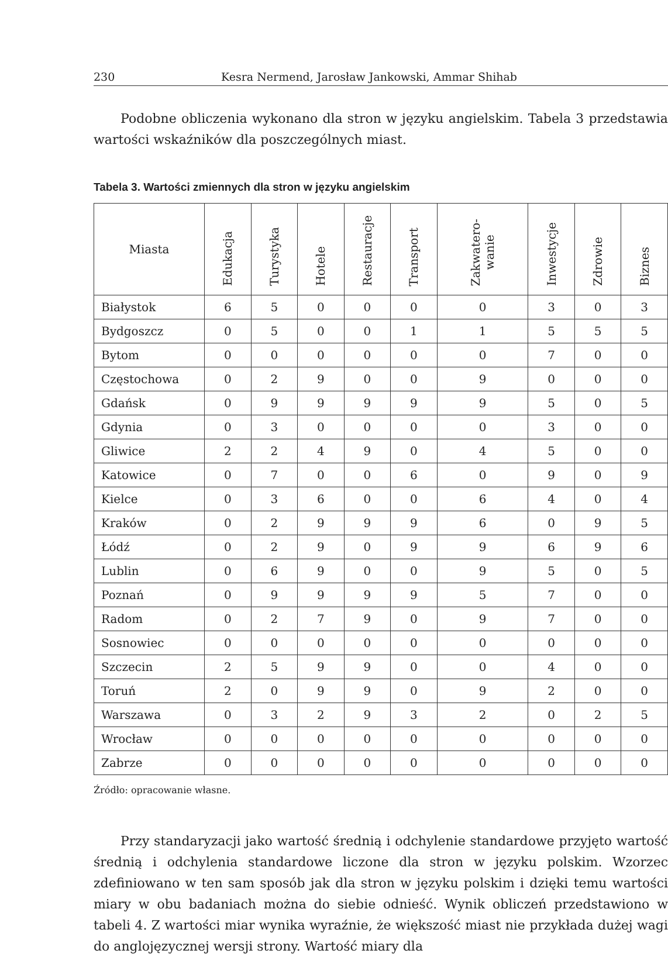230 Kesra Nermend, Jarosław Jankowski, Ammar Shihab
Podobne obliczenia wykonano dla stron w języku angielskim. Tabela 3 przedstawia wartości wskaźników dla poszczególnych miast.
Tabela 3. Wartości zmiennych dla stron w języku angielskim
| Miasta | Edukacja | Turystyka | Hotele | Restauracje | Transport | Zakwatero- wanie | Inwestycje | Zdrowie | Biznes |
| --- | --- | --- | --- | --- | --- | --- | --- | --- | --- |
| Białystok | 6 | 5 | 0 | 0 | 0 | 0 | 3 | 0 | 3 |
| Bydgoszcz | 0 | 5 | 0 | 0 | 1 | 1 | 5 | 5 | 5 |
| Bytom | 0 | 0 | 0 | 0 | 0 | 0 | 7 | 0 | 0 |
| Częstochowa | 0 | 2 | 9 | 0 | 0 | 9 | 0 | 0 | 0 |
| Gdańsk | 0 | 9 | 9 | 9 | 9 | 9 | 5 | 0 | 5 |
| Gdynia | 0 | 3 | 0 | 0 | 0 | 0 | 3 | 0 | 0 |
| Gliwice | 2 | 2 | 4 | 9 | 0 | 4 | 5 | 0 | 0 |
| Katowice | 0 | 7 | 0 | 0 | 6 | 0 | 9 | 0 | 9 |
| Kielce | 0 | 3 | 6 | 0 | 0 | 6 | 4 | 0 | 4 |
| Kraków | 0 | 2 | 9 | 9 | 9 | 6 | 0 | 9 | 5 |
| Łódź | 0 | 2 | 9 | 0 | 9 | 9 | 6 | 9 | 6 |
| Lublin | 0 | 6 | 9 | 0 | 0 | 9 | 5 | 0 | 5 |
| Poznań | 0 | 9 | 9 | 9 | 9 | 5 | 7 | 0 | 0 |
| Radom | 0 | 2 | 7 | 9 | 0 | 9 | 7 | 0 | 0 |
| Sosnowiec | 0 | 0 | 0 | 0 | 0 | 0 | 0 | 0 | 0 |
| Szczecin | 2 | 5 | 9 | 9 | 0 | 0 | 4 | 0 | 0 |
| Toruń | 2 | 0 | 9 | 9 | 0 | 9 | 2 | 0 | 0 |
| Warszawa | 0 | 3 | 2 | 9 | 3 | 2 | 0 | 2 | 5 |
| Wrocław | 0 | 0 | 0 | 0 | 0 | 0 | 0 | 0 | 0 |
| Zabrze | 0 | 0 | 0 | 0 | 0 | 0 | 0 | 0 | 0 |
Źródło: opracowanie własne.
Przy standaryzacji jako wartość średnią i odchylenie standardowe przyjęto wartość średnią i odchylenia standardowe liczone dla stron w języku polskim. Wzorzec zdefiniowano w ten sam sposób jak dla stron w języku polskim i dzięki temu wartości miary w obu badaniach można do siebie odnieść. Wynik obliczeń przedstawiono w tabeli 4. Z wartości miar wynika wyraźnie, że większość miast nie przykłada dużej wagi do anglojęzycznej wersji strony. Wartość miary dla